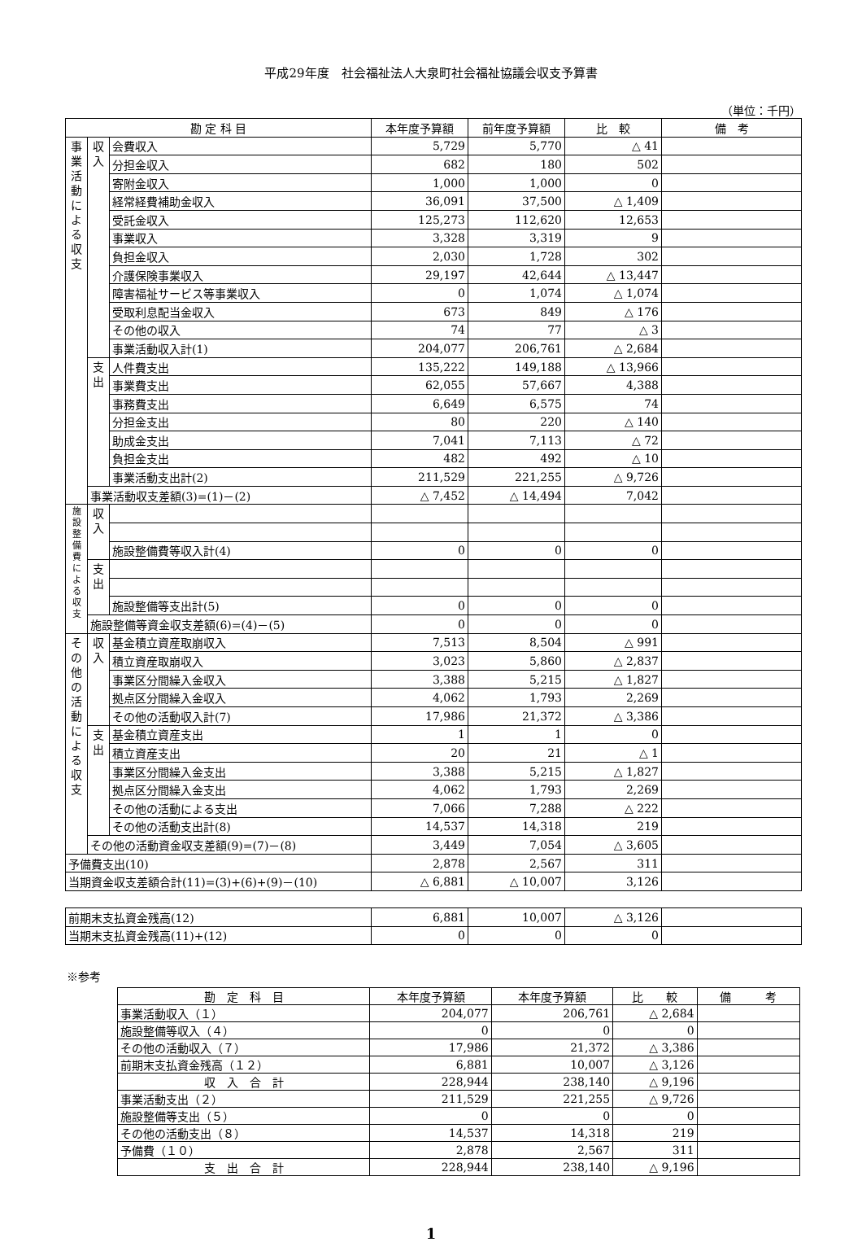平成29年度　社会福祉法人大泉町社会福祉協議会収支予算書
（単位：千円）
| 勘 定 科 目 | | | 本年度予算額 | 前年度予算額 | 比 較 | 備 考 |
| --- | --- | --- | --- | --- | --- | --- |
| 事業活動による収支 | 収入 | 会費収入 | 5,729 | 5,770 | △ 41 | |
| | | 分担金収入 | 682 | 180 | 502 | |
| | | 寄附金収入 | 1,000 | 1,000 | 0 | |
| | | 経常経費補助金収入 | 36,091 | 37,500 | △ 1,409 | |
| | | 受託金収入 | 125,273 | 112,620 | 12,653 | |
| | | 事業収入 | 3,328 | 3,319 | 9 | |
| | | 負担金収入 | 2,030 | 1,728 | 302 | |
| | | 介護保険事業収入 | 29,197 | 42,644 | △ 13,447 | |
| | | 障害福祉サービス等事業収入 | 0 | 1,074 | △ 1,074 | |
| | | 受取利息配当金収入 | 673 | 849 | △ 176 | |
| | | その他の収入 | 74 | 77 | △ 3 | |
| | | 事業活動収入計(1) | 204,077 | 206,761 | △ 2,684 | |
| | 支出 | 人件費支出 | 135,222 | 149,188 | △ 13,966 | |
| | | 事業費支出 | 62,055 | 57,667 | 4,388 | |
| | | 事務費支出 | 6,649 | 6,575 | 74 | |
| | | 分担金支出 | 80 | 220 | △ 140 | |
| | | 助成金支出 | 7,041 | 7,113 | △ 72 | |
| | | 負担金支出 | 482 | 492 | △ 10 | |
| | | 事業活動支出計(2) | 211,529 | 221,255 | △ 9,726 | |
| | 事業活動収支差額(3)=(1)－(2) | | △ 7,452 | △ 14,494 | 7,042 | |
| 施設整備費による収支 | 収入 | | | | | |
| | | 施設整備費等収入計(4) | 0 | 0 | 0 | |
| | 支出 | | | | | |
| | | 施設整備等支出計(5) | 0 | 0 | 0 | |
| | 施設整備等資金収支差額(6)=(4)－(5) | | 0 | 0 | 0 | |
| その他の活動による収支 | 収入 | 基金積立資産取崩収入 | 7,513 | 8,504 | △ 991 | |
| | | 積立資産取崩収入 | 3,023 | 5,860 | △ 2,837 | |
| | | 事業区分間繰入金収入 | 3,388 | 5,215 | △ 1,827 | |
| | | 拠点区分間繰入金収入 | 4,062 | 1,793 | 2,269 | |
| | | その他の活動収入計(7) | 17,986 | 21,372 | △ 3,386 | |
| | 支出 | 基金積立資産支出 | 1 | 1 | 0 | |
| | | 積立資産支出 | 20 | 21 | △ 1 | |
| | | 事業区分間繰入金支出 | 3,388 | 5,215 | △ 1,827 | |
| | | 拠点区分間繰入金支出 | 4,062 | 1,793 | 2,269 | |
| | | その他の活動による支出 | 7,066 | 7,288 | △ 222 | |
| | | その他の活動支出計(8) | 14,537 | 14,318 | 219 | |
| | その他の活動資金収支差額(9)=(7)－(8) | | 3,449 | 7,054 | △ 3,605 | |
| 予備費支出(10) | | | 2,878 | 2,567 | 311 | |
| 当期資金収支差額合計(11)=(3)+(6)+(9)－(10) | | | △ 6,881 | △ 10,007 | 3,126 | |
| 前期末支払資金残高(12) | 6,881 | 10,007 | △ 3,126 | |
| 当期末支払資金残高(11)+(12) | 0 | 0 | 0 | |
※参考
| 勘 定 科 目 | 本年度予算額 | 本年度予算額 | 比 較 | 備 考 |
| --- | --- | --- | --- | --- |
| 事業活動収入（１） | 204,077 | 206,761 | △ 2,684 | |
| 施設整備等収入（４） | 0 | 0 | 0 | |
| その他の活動収入（７） | 17,986 | 21,372 | △ 3,386 | |
| 前期末支払資金残高（１２） | 6,881 | 10,007 | △ 3,126 | |
| 収 入 合 計 | 228,944 | 238,140 | △ 9,196 | |
| 事業活動支出（２） | 211,529 | 221,255 | △ 9,726 | |
| 施設整備等支出（５） | 0 | 0 | 0 | |
| その他の活動支出（８） | 14,537 | 14,318 | 219 | |
| 予備費（１０） | 2,878 | 2,567 | 311 | |
| 支 出 合 計 | 228,944 | 238,140 | △ 9,196 | |
1